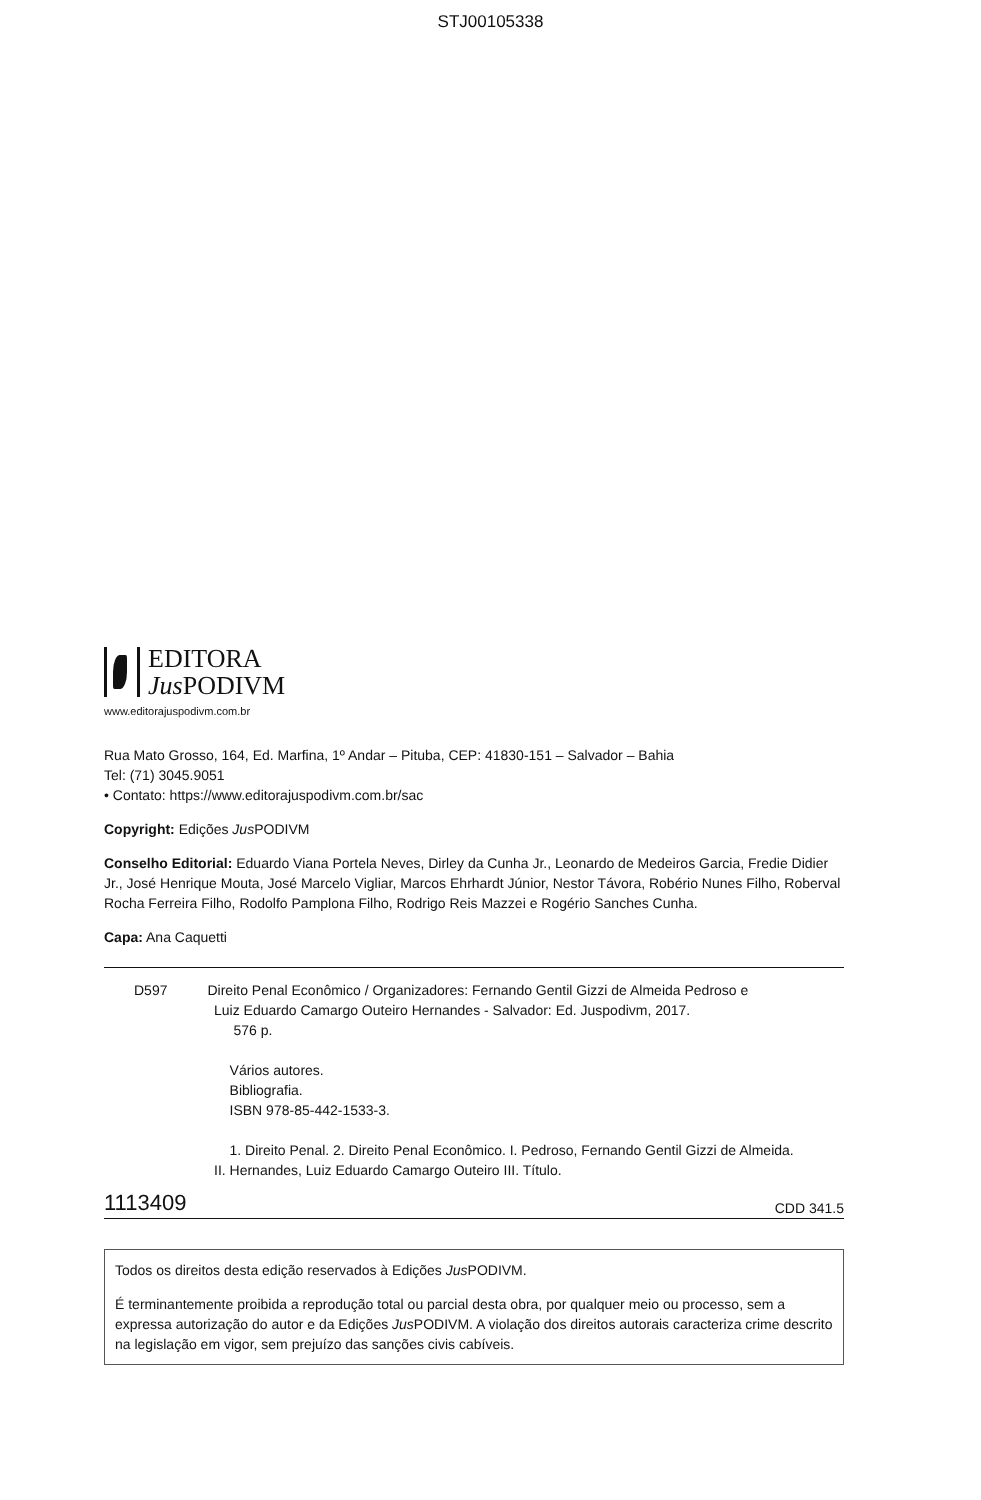STJ00105338
EDITORA
Jus PODIVM
www.editorajuspodivm.com.br
Rua Mato Grosso, 164, Ed. Marfina, 1º Andar – Pituba, CEP: 41830-151 – Salvador – Bahia
Tel: (71) 3045.9051
• Contato: https://www.editorajuspodivm.com.br/sac
Copyright: Edições Jus PODIVM
Conselho Editorial: Eduardo Viana Portela Neves, Dirley da Cunha Jr., Leonardo de Medeiros Garcia, Fredie Didier Jr., José Henrique Mouta, José Marcelo Vigliar, Marcos Ehrhardt Júnior, Nestor Távora, Robério Nunes Filho, Roberval Rocha Ferreira Filho, Rodolfo Pamplona Filho, Rodrigo Reis Mazzei e Rogério Sanches Cunha.
Capa: Ana Caquetti
D597 Direito Penal Econômico / Organizadores: Fernando Gentil Gizzi de Almeida Pedroso e
Luiz Eduardo Camargo Outeiro Hernandes - Salvador: Ed. Juspodivm, 2017.
576 p.
Vários autores.
Bibliografia.
ISBN 978-85-442-1533-3.
1. Direito Penal. 2. Direito Penal Econômico. I. Pedroso, Fernando Gentil Gizzi de Almeida.
II. Hernandes, Luiz Eduardo Camargo Outeiro III. Título.
1113409 CDD 341.5
Todos os direitos desta edição reservados à Edições Jus PODIVM.
É terminantemente proibida a reprodução total ou parcial desta obra, por qualquer meio ou processo, sem a expressa autorização do autor e da Edições Jus PODIVM. A violação dos direitos autorais caracteriza crime descrito na legislação em vigor, sem prejuízo das sanções civis cabíveis.